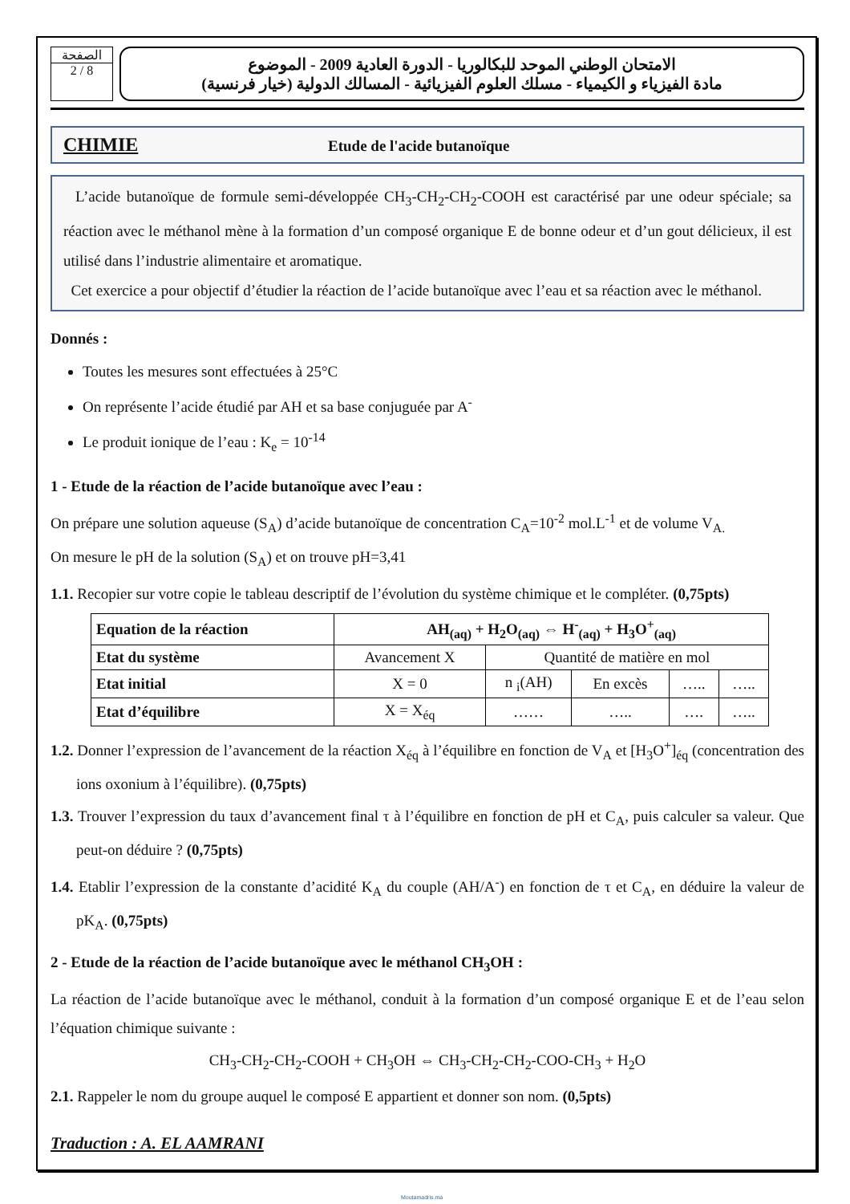الصفحة
2 / 8
الامتحان الوطني الموحد للبكالوريا - الدورة العادية 2009 - الموضوع
مادة الفيزياء و الكيمياء - مسلك العلوم الفيزيائية - المسالك الدولية (خيار فرنسية)
CHIMIE Etude de l'acide butanoïque
L’acide butanoïque de formule semi-développée CH<sub>3</sub>-CH<sub>2</sub>-CH<sub>2</sub>-COOH est caractérisé par une odeur spéciale; sa réaction avec le méthanol mène à la formation d’un composé organique E de bonne odeur et d’un gout délicieux, il est utilisé dans l’industrie alimentaire et aromatique.
Cet exercice a pour objectif d’étudier la réaction de l’acide butanoïque avec l’eau et sa réaction avec le méthanol.
Donnés :
Toutes les mesures sont effectuées à 25°C
On représente l’acide étudié par AH et sa base conjuguée par A<sup>-</sup>
Le produit ionique de l’eau : K<sub>e</sub> = 10<sup>-14</sup>
1 - Etude de la réaction de l’acide butanoïque avec l’eau :
On prépare une solution aqueuse (S<sub>A</sub>) d’acide butanoïque de concentration C<sub>A</sub>=10<sup>-2</sup> mol.L<sup>-1</sup> et de volume V<sub>A.</sub>
On mesure le pH de la solution (S<sub>A</sub>) et on trouve pH=3,41
1.1. Recopier sur votre copie le tableau descriptif de l’évolution du système chimique et le compléter. (0,75pts)
| Equation de la réaction | AH<sub>(aq)</sub> + H<sub>2</sub>O<sub>(aq)</sub> ⇔ H<sup>-</sup><sub>(aq)</sub> + H<sub>3</sub>O<sup>+</sup><sub>(aq)</sub> | | | | |
| Etat du système | Avancement X | Quantité de matière en mol | | | |
| Etat initial | X = 0 | n <sub>i</sub>(AH) | En excès | ….. | ….. |
| Etat d’équilibre | X = X<sub>éq</sub> | …… | ….. | …. | ….. |
1.2. Donner l’expression de l’avancement de la réaction X<sub>éq</sub> à l’équilibre en fonction de V<sub>A</sub> et [H<sub>3</sub>O<sup>+</sup>]<sub>éq</sub> (concentration des ions oxonium à l’équilibre). (0,75pts)
1.3. Trouver l’expression du taux d’avancement final τ à l’équilibre en fonction de pH et C<sub>A</sub>, puis calculer sa valeur. Que peut-on déduire ? (0,75pts)
1.4. Etablir l’expression de la constante d’acidité K<sub>A</sub> du couple (AH/A<sup>-</sup>) en fonction de τ et C<sub>A</sub>, en déduire la valeur de pK<sub>A</sub>. (0,75pts)
2 - Etude de la réaction de l’acide butanoïque avec le méthanol CH<sub>3</sub>OH :
La réaction de l’acide butanoïque avec le méthanol, conduit à la formation d’un composé organique E et de l’eau selon l’équation chimique suivante :
CH<sub>3</sub>-CH<sub>2</sub>-CH<sub>2</sub>-COOH + CH<sub>3</sub>OH ⇔ CH<sub>3</sub>-CH<sub>2</sub>-CH<sub>2</sub>-COO-CH<sub>3</sub> + H<sub>2</sub>O
2.1. Rappeler le nom du groupe auquel le composé E appartient et donner son nom. (0,5pts)
Traduction : A. EL AAMRANI
Moutamadris.ma